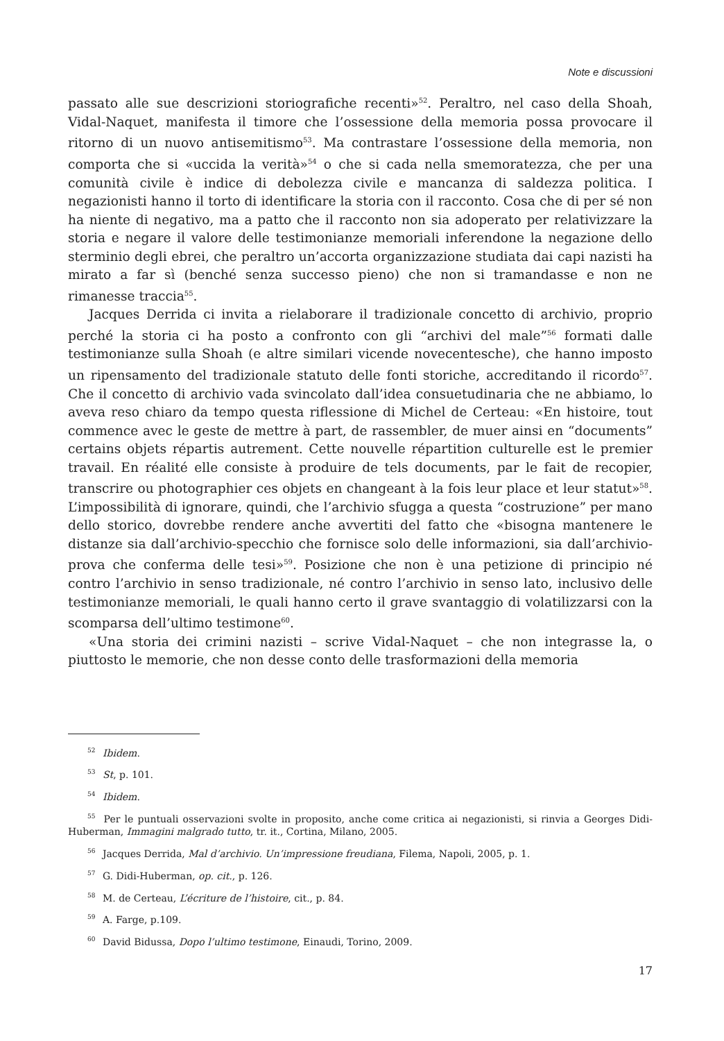Note e discussioni
passato alle sue descrizioni storiografiche recenti»<sup>52</sup>. Peraltro, nel caso della Shoah, Vidal-Naquet, manifesta il timore che l’ossessione della memoria possa provocare il ritorno di un nuovo antisemitismo<sup>53</sup>. Ma contrastare l’ossessione della memoria, non comporta che si «uccida la verità»<sup>54</sup> o che si cada nella smemoratezza, che per una comunità civile è indice di debolezza civile e mancanza di saldezza politica. I negazionisti hanno il torto di identificare la storia con il racconto. Cosa che di per sé non ha niente di negativo, ma a patto che il racconto non sia adoperato per relativizzare la storia e negare il valore delle testimonianze memoriali inferendone la negazione dello sterminio degli ebrei, che peraltro un’accorta organizzazione studiata dai capi nazisti ha mirato a far sì (benché senza successo pieno) che non si tramandasse e non ne rimanesse traccia<sup>55</sup>.
Jacques Derrida ci invita a rielaborare il tradizionale concetto di archivio, proprio perché la storia ci ha posto a confronto con gli “archivi del male”<sup>56</sup> formati dalle testimonianze sulla Shoah (e altre similari vicende novecentesche), che hanno imposto un ripensamento del tradizionale statuto delle fonti storiche, accreditando il ricordo<sup>57</sup>. Che il concetto di archivio vada svincolato dall’idea consuetudinaria che ne abbiamo, lo aveva reso chiaro da tempo questa riflessione di Michel de Certeau: «En histoire, tout commence avec le geste de mettre à part, de rassembler, de muer ainsi en “documents” certains objets répartis autrement. Cette nouvelle répartition culturelle est le premier travail. En réalité elle consiste à produire de tels documents, par le fait de recopier, transcrire ou photographier ces objets en changeant à la fois leur place et leur statut»<sup>58</sup>. L’impossibilità di ignorare, quindi, che l’archivio sfugga a questa “costruzione” per mano dello storico, dovrebbe rendere anche avvertiti del fatto che «bisogna mantenere le distanze sia dall’archivio-specchio che fornisce solo delle informazioni, sia dall’archivio-prova che conferma delle tesi»<sup>59</sup>. Posizione che non è una petizione di principio né contro l’archivio in senso tradizionale, né contro l’archivio in senso lato, inclusivo delle testimonianze memoriali, le quali hanno certo il grave svantaggio di volatilizzarsi con la scomparsa dell’ultimo testimone<sup>60</sup>.
«Una storia dei crimini nazisti – scrive Vidal-Naquet – che non integrasse la, o piuttosto le memorie, che non desse conto delle trasformazioni della memoria
<sup>52</sup> Ibidem.
<sup>53</sup> St, p. 101.
<sup>54</sup> Ibidem.
<sup>55</sup> Per le puntuali osservazioni svolte in proposito, anche come critica ai negazionisti, si rinvia a Georges Didi-Huberman, Immagini malgrado tutto, tr. it., Cortina, Milano, 2005.
<sup>56</sup> Jacques Derrida, Mal d’archivio. Un’impressione freudiana, Filema, Napoli, 2005, p. 1.
<sup>57</sup> G. Didi-Huberman, op. cit., p. 126.
<sup>58</sup> M. de Certeau, L’écriture de l’histoire, cit., p. 84.
<sup>59</sup> A. Farge, p.109.
<sup>60</sup> David Bidussa, Dopo l’ultimo testimone, Einaudi, Torino, 2009.
17